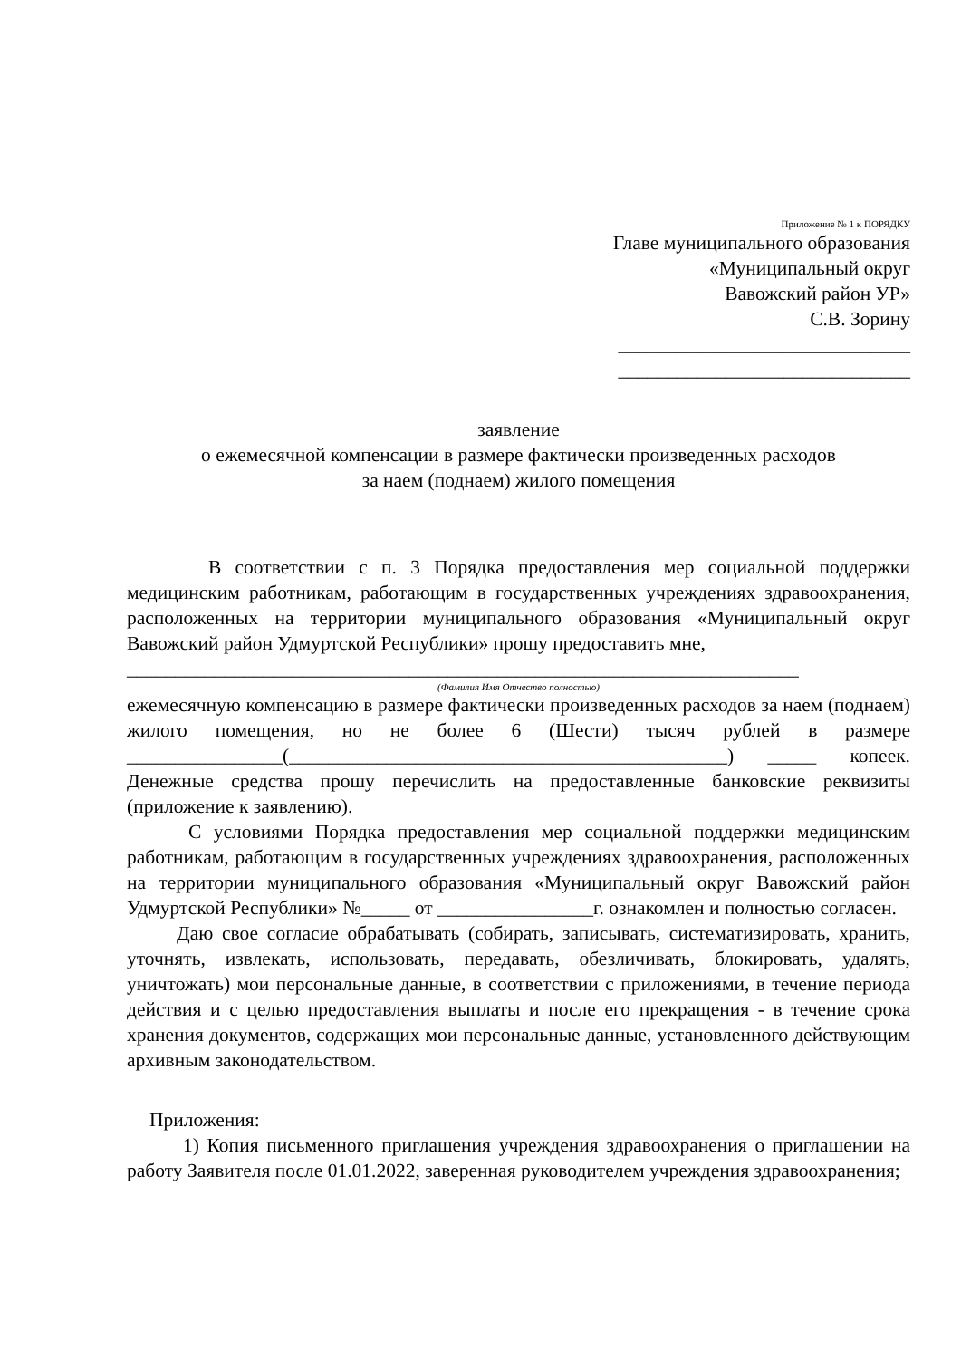Приложение № 1 к ПОРЯДКУ
Главе муниципального образования
«Муниципальный округ
Вавожский район УР»
С.В. Зорину
______________________________
______________________________
заявление
о ежемесячной компенсации в размере фактически произведенных расходов
за наем (поднаем) жилого помещения
В соответствии с п. 3 Порядка предоставления мер социальной поддержки медицинским работникам, работающим в государственных учреждениях здравоохранения, расположенных на территории муниципального образования «Муниципальный округ Вавожский район Удмуртской Республики» прошу предоставить мне,
_____________________________________________________________________
(Фамилия Имя Отчество полностью)
ежемесячную компенсацию в размере фактически произведенных расходов за наем (поднаем) жилого помещения, но не более 6 (Шести) тысяч рублей в размере ________________(_____________________________________________) _____ копеек. Денежные средства прошу перечислить на предоставленные банковские реквизиты (приложение к заявлению).
С условиями Порядка предоставления мер социальной поддержки медицинским работникам, работающим в государственных учреждениях здравоохранения, расположенных на территории муниципального образования «Муниципальный округ Вавожский район Удмуртской Республики» №_____ от ________________г. ознакомлен и полностью согласен.
Даю свое согласие обрабатывать (собирать, записывать, систематизировать, хранить, уточнять, извлекать, использовать, передавать, обезличивать, блокировать, удалять, уничтожать) мои персональные данные, в соответствии с приложениями, в течение периода действия и с целью предоставления выплаты и после его прекращения - в течение срока хранения документов, содержащих мои персональные данные, установленного действующим архивным законодательством.
Приложения:
1) Копия письменного приглашения учреждения здравоохранения о приглашении на работу Заявителя после 01.01.2022, заверенная руководителем учреждения здравоохранения;